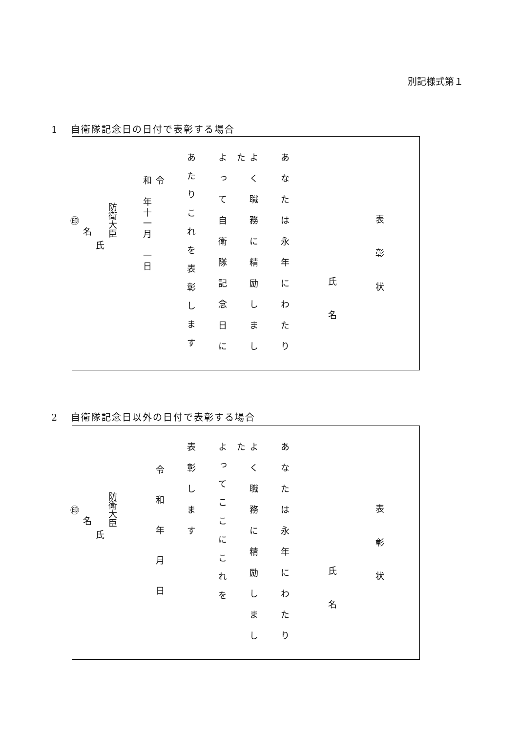別記様式第１
1 自衛隊記念日の日付で表彰する場合
表彰状
氏名
あなたは永年にわたり
よく職務に精励しました
よって自衛隊記念日に
あたりこれを表彰します
令
和　年十一月　一日
防衛大臣
氏
名
㊞
2 自衛隊記念日以外の日付で表彰する場合
表彰状
氏名
あなたは永年にわたり
よく職務に精励しました
よってここにこれを
表彰します
令和年月日
防衛大臣
氏
名
㊞